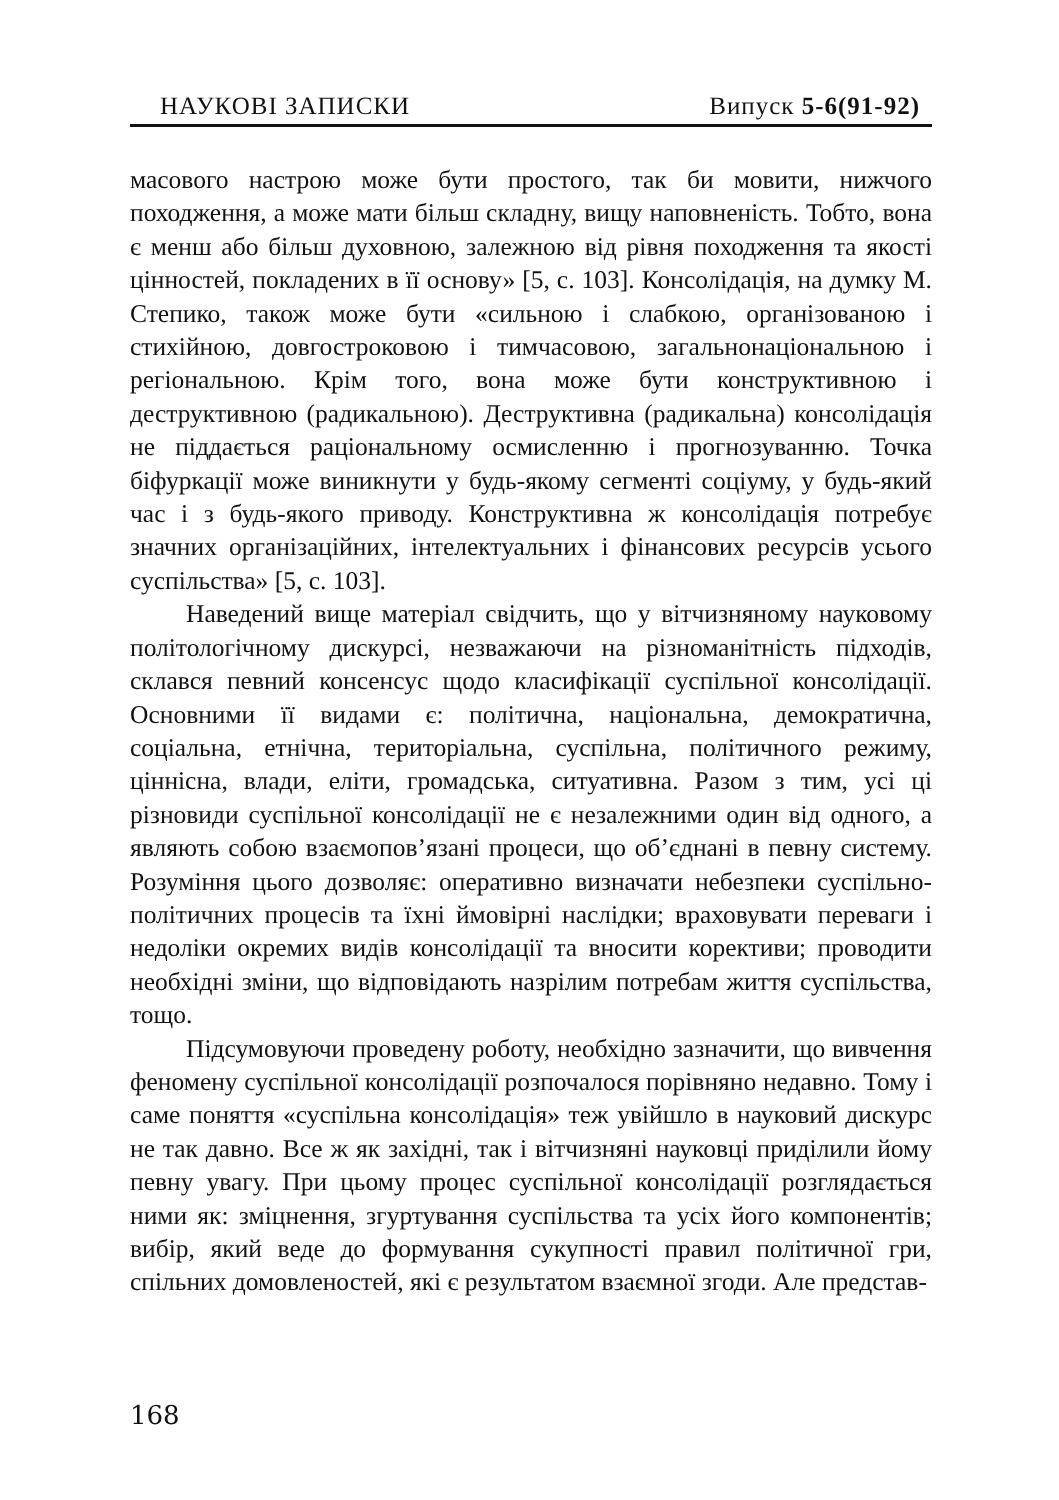НАУКОВІ ЗАПИСКИ Випуск 5-6(91-92)
масового настрою може бути простого, так би мовити, нижчого походження, а може мати більш складну, вищу наповненість. Тобто, вона є менш або більш духовною, залежною від рівня походження та якості цінностей, покладених в її основу» [5, с. 103]. Консолідація, на думку М. Степико, також може бути «сильною і слабкою, організованою і стихійною, довгостроковою і тимчасовою, загальнонаціональною і регіональною. Крім того, вона може бути конструктивною і деструктивною (радикальною). Деструктивна (радикальна) консолідація не піддається раціональному осмисленню і прогнозуванню. Точка біфуркації може виникнути у будь-якому сегменті соціуму, у будь-який час і з будь-якого приводу. Конструктивна ж консолідація потребує значних організаційних, інтелектуальних і фінансових ресурсів усього суспільства» [5, с. 103].
Наведений вище матеріал свідчить, що у вітчизняному науковому політологічному дискурсі, незважаючи на різноманітність підходів, склався певний консенсус щодо класифікації суспільної консолідації. Основними її видами є: політична, національна, демократична, соціальна, етнічна, територіальна, суспільна, політичного режиму, ціннісна, влади, еліти, громадська, ситуативна. Разом з тим, усі ці різновиди суспільної консолідації не є незалежними один від одного, а являють собою взаємопов’язані процеси, що об’єднані в певну систему. Розуміння цього дозволяє: оперативно визначати небезпеки суспільно-політичних процесів та їхні ймовірні наслідки; враховувати переваги і недоліки окремих видів консолідації та вносити корективи; проводити необхідні зміни, що відповідають назрілим потребам життя суспільства, тощо.
Підсумовуючи проведену роботу, необхідно зазначити, що вивчення феномену суспільної консолідації розпочалося порівняно недавно. Тому і саме поняття «суспільна консолідація» теж увійшло в науковий дискурс не так давно. Все ж як західні, так і вітчизняні науковці приділили йому певну увагу. При цьому процес суспільної консолідації розглядається ними як: зміцнення, згуртування суспільства та усіх його компонентів; вибір, який веде до формування сукупності правил політичної гри, спільних домовленостей, які є результатом взаємної згоди. Але представ-
168